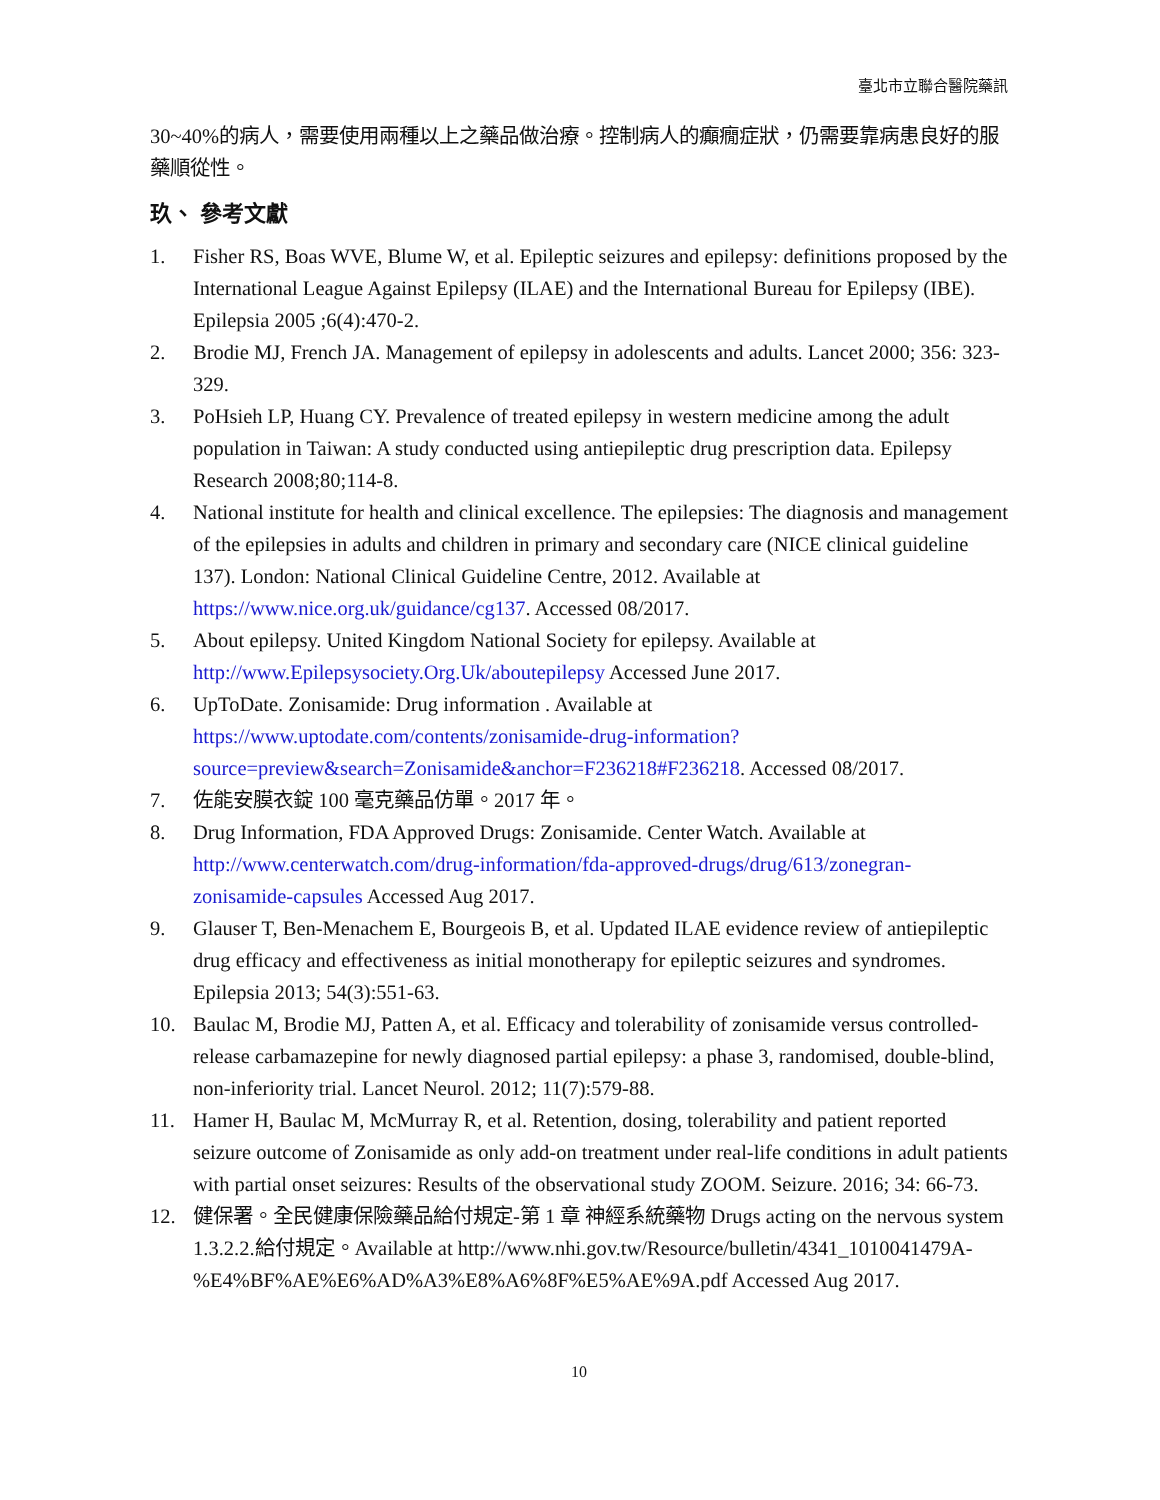臺北市立聯合醫院藥訊
30~40%的病人，需要使用兩種以上之藥品做治療。控制病人的癲癇症狀，仍需要靠病患良好的服藥順從性。
玖、 參考文獻
1. Fisher RS, Boas WVE, Blume W, et al. Epileptic seizures and epilepsy: definitions proposed by the International League Against Epilepsy (ILAE) and the International Bureau for Epilepsy (IBE). Epilepsia 2005 ;6(4):470-2.
2. Brodie MJ, French JA. Management of epilepsy in adolescents and adults. Lancet 2000; 356: 323-329.
3. PoHsieh LP, Huang CY. Prevalence of treated epilepsy in western medicine among the adult population in Taiwan: A study conducted using antiepileptic drug prescription data. Epilepsy Research 2008;80;114-8.
4. National institute for health and clinical excellence. The epilepsies: The diagnosis and management of the epilepsies in adults and children in primary and secondary care (NICE clinical guideline 137). London: National Clinical Guideline Centre, 2012. Available at https://www.nice.org.uk/guidance/cg137. Accessed 08/2017.
5. About epilepsy. United Kingdom National Society for epilepsy. Available at http://www.Epilepsysociety.Org.Uk/aboutepilepsy Accessed June 2017.
6. UpToDate. Zonisamide: Drug information . Available at https://www.uptodate.com/contents/zonisamide-drug-information?source=preview&search=Zonisamide&anchor=F236218#F236218. Accessed 08/2017.
7. 佐能安膜衣錠 100 毫克藥品仿單。2017 年。
8. Drug Information, FDA Approved Drugs: Zonisamide. Center Watch. Available at http://www.centerwatch.com/drug-information/fda-approved-drugs/drug/613/zonegran-zonisamide-capsules Accessed Aug 2017.
9. Glauser T, Ben-Menachem E, Bourgeois B, et al. Updated ILAE evidence review of antiepileptic drug efficacy and effectiveness as initial monotherapy for epileptic seizures and syndromes. Epilepsia 2013; 54(3):551-63.
10. Baulac M, Brodie MJ, Patten A, et al. Efficacy and tolerability of zonisamide versus controlled-release carbamazepine for newly diagnosed partial epilepsy: a phase 3, randomised, double-blind, non-inferiority trial. Lancet Neurol. 2012; 11(7):579-88.
11. Hamer H, Baulac M, McMurray R, et al. Retention, dosing, tolerability and patient reported seizure outcome of Zonisamide as only add-on treatment under real-life conditions in adult patients with partial onset seizures: Results of the observational study ZOOM. Seizure. 2016; 34: 66-73.
12. 健保署。全民健康保險藥品給付規定-第 1 章 神經系統藥物 Drugs acting on the nervous system 1.3.2.2.給付規定。Available at http://www.nhi.gov.tw/Resource/bulletin/4341_1010041479A-%E4%BF%AE%E6%AD%A3%E8%A6%8F%E5%AE%9A.pdf Accessed Aug 2017.
10